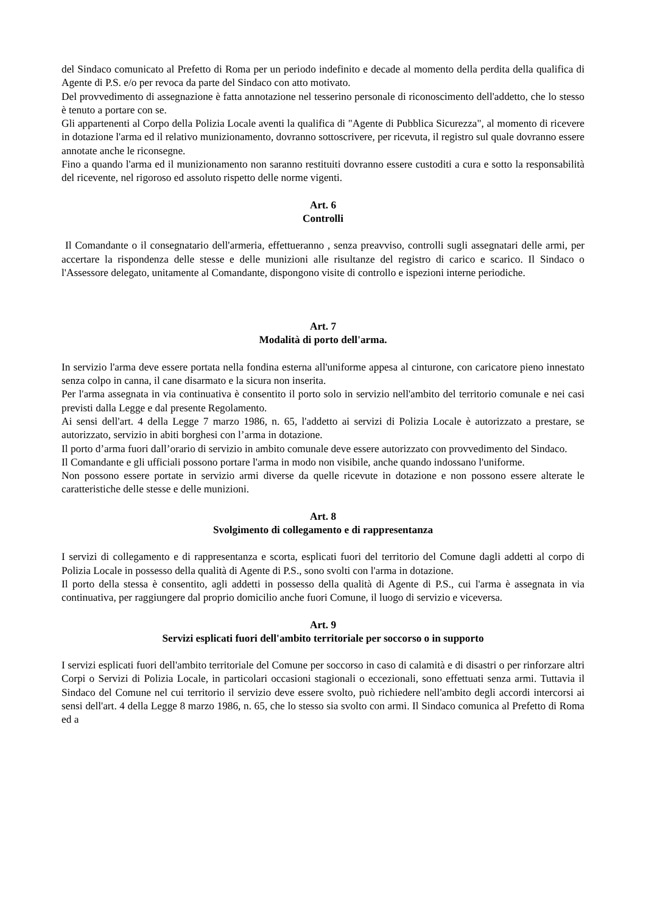del Sindaco comunicato al Prefetto di Roma per un periodo indefinito e decade al momento della perdita della qualifica di Agente di P.S. e/o per revoca da parte del Sindaco con atto motivato.
Del provvedimento di assegnazione è fatta annotazione nel tesserino personale di riconoscimento dell'addetto, che lo stesso è tenuto a portare con se.
Gli appartenenti al Corpo della Polizia Locale aventi la qualifica di "Agente di Pubblica Sicurezza", al momento di ricevere in dotazione l'arma ed il relativo munizionamento, dovranno sottoscrivere, per ricevuta, il registro sul quale dovranno essere annotate anche le riconsegne.
Fino a quando l'arma ed il munizionamento non saranno restituiti dovranno essere custoditi a cura e sotto la responsabilità del ricevente, nel rigoroso ed assoluto rispetto delle norme vigenti.
Art. 6
Controlli
Il Comandante o il consegnatario dell'armeria, effettueranno , senza preavviso, controlli sugli assegnatari delle armi, per accertare la rispondenza delle stesse e delle munizioni alle risultanze del registro di carico e scarico. Il Sindaco o l'Assessore delegato, unitamente al Comandante, dispongono visite di controllo e ispezioni interne periodiche.
Art. 7
Modalità di porto dell'arma.
In servizio l'arma deve essere portata nella fondina esterna all'uniforme appesa al cinturone, con caricatore pieno innestato senza colpo in canna, il cane disarmato e la sicura non inserita.
Per l'arma assegnata in via continuativa è consentito il porto solo in servizio nell'ambito del territorio comunale e nei casi previsti dalla Legge e dal presente Regolamento.
Ai sensi dell'art. 4 della Legge 7 marzo 1986, n. 65, l'addetto ai servizi di Polizia Locale è autorizzato a prestare, se autorizzato, servizio in abiti borghesi con l’arma in dotazione.
Il porto d’arma fuori dall’orario di servizio in ambito comunale deve essere autorizzato con provvedimento del Sindaco.
Il Comandante e gli ufficiali possono portare l'arma in modo non visibile, anche quando indossano l'uniforme.
Non possono essere portate in servizio armi diverse da quelle ricevute in dotazione e non possono essere alterate le caratteristiche delle stesse e delle munizioni.
Art. 8
Svolgimento di collegamento e di rappresentanza
I servizi di collegamento e di rappresentanza e scorta, esplicati fuori del territorio del Comune dagli addetti al corpo di Polizia Locale in possesso della qualità di Agente di P.S., sono svolti con l'arma in dotazione.
Il porto della stessa è consentito, agli addetti in possesso della qualità di Agente di P.S., cui l'arma è assegnata in via continuativa, per raggiungere dal proprio domicilio anche fuori Comune, il luogo di servizio e viceversa.
Art. 9
Servizi esplicati fuori dell'ambito territoriale per soccorso o in supporto
I servizi esplicati fuori dell'ambito territoriale del Comune per soccorso in caso di calamità e di disastri o per rinforzare altri Corpi o Servizi di Polizia Locale, in particolari occasioni stagionali o eccezionali, sono effettuati senza armi. Tuttavia il Sindaco del Comune nel cui territorio il servizio deve essere svolto, può richiedere nell'ambito degli accordi intercorsi ai sensi dell'art. 4 della Legge 8 marzo 1986, n. 65, che lo stesso sia svolto con armi. Il Sindaco comunica al Prefetto di Roma ed a